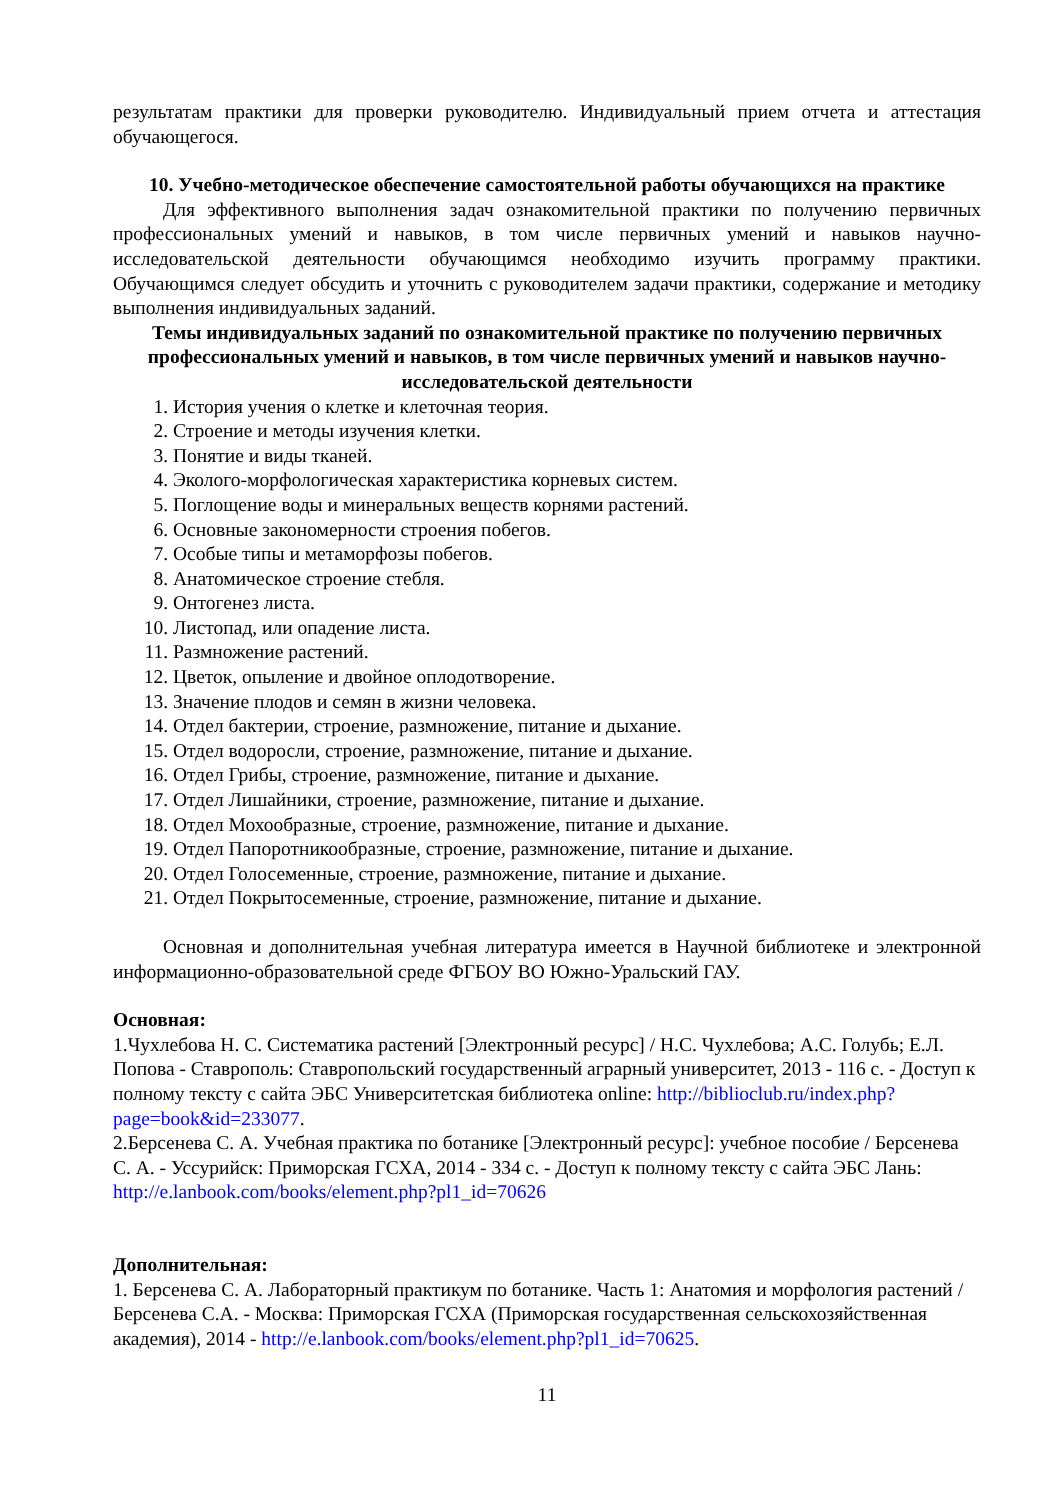результатам практики для проверки руководителю. Индивидуальный прием отчета и аттестация обучающегося.
10. Учебно-методическое обеспечение самостоятельной работы обучающихся на практике
Для эффективного выполнения задач ознакомительной практики по получению первичных профессиональных умений и навыков, в том числе первичных умений и навыков научно-исследовательской деятельности обучающимся необходимо изучить программу практики. Обучающимся следует обсудить и уточнить с руководителем задачи практики, содержание и методику выполнения индивидуальных заданий.
Темы индивидуальных заданий по ознакомительной практике по получению первичных профессиональных умений и навыков, в том числе первичных умений и навыков научно-исследовательской деятельности
1. История учения о клетке и клеточная теория.
2. Строение и методы изучения клетки.
3. Понятие и виды тканей.
4. Эколого-морфологическая характеристика корневых систем.
5. Поглощение воды и минеральных веществ корнями растений.
6. Основные закономерности строения побегов.
7. Особые типы и метаморфозы побегов.
8. Анатомическое строение стебля.
9. Онтогенез листа.
10. Листопад, или опадение листа.
11. Размножение растений.
12. Цветок, опыление и двойное оплодотворение.
13. Значение плодов и семян в жизни человека.
14. Отдел бактерии, строение, размножение, питание и дыхание.
15. Отдел водоросли, строение, размножение, питание и дыхание.
16. Отдел Грибы, строение, размножение, питание и дыхание.
17. Отдел Лишайники, строение, размножение, питание и дыхание.
18. Отдел Мохообразные, строение, размножение, питание и дыхание.
19. Отдел Папоротникообразные, строение, размножение, питание и дыхание.
20. Отдел Голосеменные, строение, размножение, питание и дыхание.
21. Отдел Покрытосеменные, строение, размножение, питание и дыхание.
Основная и дополнительная учебная литература имеется в Научной библиотеке и электронной информационно-образовательной среде ФГБОУ ВО Южно-Уральский ГАУ.
Основная:
1.Чухлебова Н. С. Систематика растений [Электронный ресурс] / Н.С. Чухлебова; А.С. Голубь; Е.Л. Попова - Ставрополь: Ставропольский государственный аграрный университет, 2013 - 116 с. - Доступ к полному тексту с сайта ЭБС Университетская библиотека online: http://biblioclub.ru/index.php?page=book&id=233077.
2.Берсенева С. А. Учебная практика по ботанике [Электронный ресурс]: учебное пособие / Берсенева С. А. - Уссурийск: Приморская ГСХА, 2014 - 334 с. - Доступ к полному тексту с сайта ЭБС Лань: http://e.lanbook.com/books/element.php?pl1_id=70626
Дополнительная:
1. Берсенева С. А. Лабораторный практикум по ботанике. Часть 1: Анатомия и морфология растений / Берсенева С.А. - Москва: Приморская ГСХА (Приморская государственная сельскохозяйственная академия), 2014 - http://e.lanbook.com/books/element.php?pl1_id=70625.
11